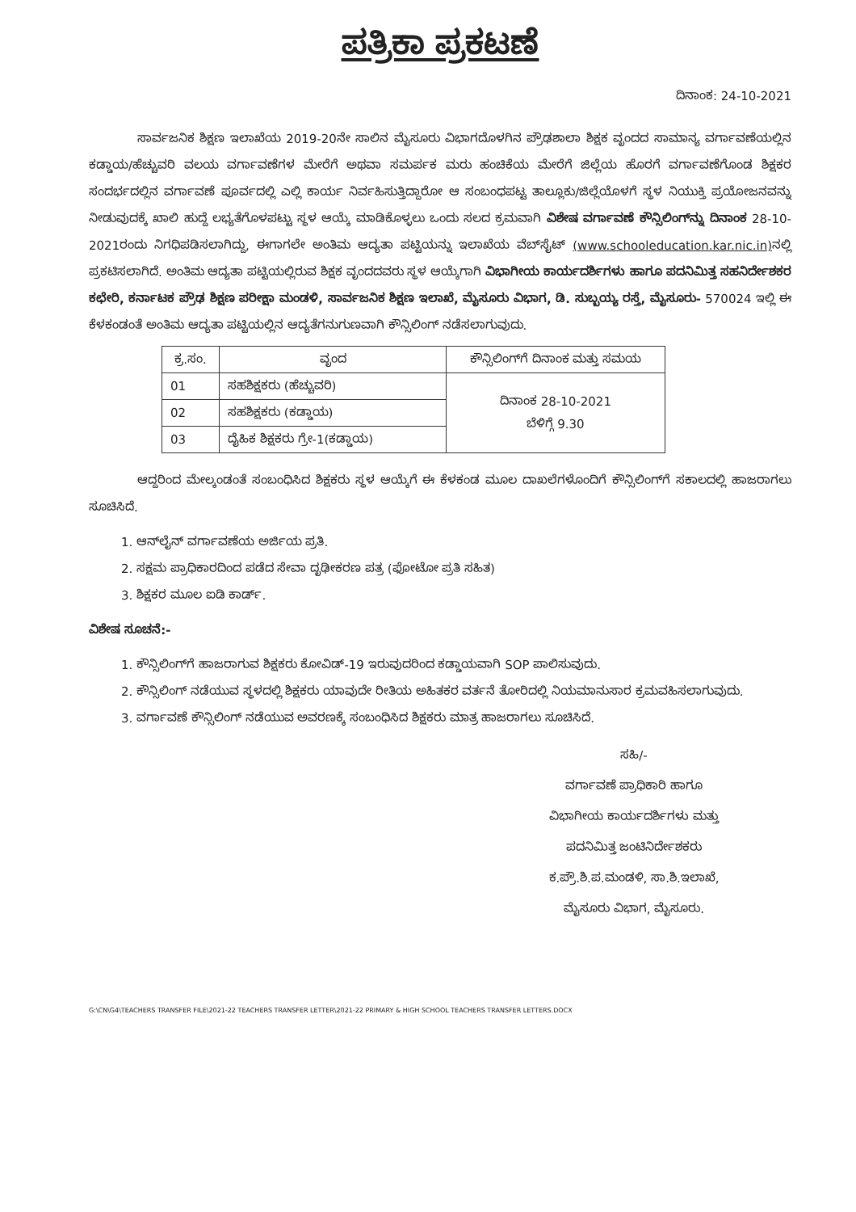ಪತ್ರಿಕಾ ಪ್ರಕಟಣೆ
ದಿನಾಂಕ: 24-10-2021
ಸಾರ್ವಜನಿಕ ಶಿಕ್ಷಣ ಇಲಾಖೆಯ 2019-20ನೇ ಸಾಲಿನ ಮೈಸೂರು ವಿಭಾಗದೊಳಗಿನ ಪ್ರೌಢಶಾಲಾ ಶಿಕ್ಷಕ ವೃಂದದ ಸಾಮಾನ್ಯ ವರ್ಗಾವಣೆಯಲ್ಲಿನ ಕಡ್ಡಾಯ/ಹೆಚ್ಚುವರಿ ವಲಯ ವರ್ಗಾವಣೆಗಳ ಮೇರೆಗೆ ಅಥವಾ ಸಮರ್ಪಕ ಮರು ಹಂಚಿಕೆಯ ಮೇರೆಗೆ ಜಿಲ್ಲೆಯ ಹೊರಗೆ ವರ್ಗಾವಣೆಗೊಂಡ ಶಿಕ್ಷಕರ ಸಂದರ್ಭದಲ್ಲಿನ ವರ್ಗಾವಣೆ ಪೂರ್ವದಲ್ಲಿ ಎಲ್ಲಿ ಕಾರ್ಯ ನಿರ್ವಹಿಸುತ್ತಿದ್ದಾರೋ ಆ ಸಂಬಂಧಪಟ್ಟ ತಾಲ್ಲೂಕು/ಜಿಲ್ಲೆಯೊಳಗೆ ಸ್ಥಳ ನಿಯುಕ್ತಿ ಪ್ರಯೋಜನವನ್ನು ನೀಡುವುದಕ್ಕೆ ಖಾಲಿ ಹುದ್ದೆ ಲಭ್ಯತೆಗೊಳಪಟ್ಟು ಸ್ಥಳ ಆಯ್ಕೆ ಮಾಡಿಕೊಳ್ಳಲು ಒಂದು ಸಲದ ಕ್ರಮವಾಗಿ ವಿಶೇಷ ವರ್ಗಾವಣೆ ಕೌನ್ಸಿಲಿಂಗ್‌ನ್ನು ದಿನಾಂಕ 28-10-2021ರಂದು ನಿಗಧಿಪಡಿಸಲಾಗಿದ್ದು, ಈಗಾಗಲೇ ಅಂತಿಮ ಆದ್ಯತಾ ಪಟ್ಟಿಯನ್ನು ಇಲಾಖೆಯ ವೆಬ್‌ಸೈಟ್ (www.schooleducation.kar.nic.in) ನಲ್ಲಿ ಪ್ರಕಟಿಸಲಾಗಿದೆ. ಅಂತಿಮ ಆದ್ಯತಾ ಪಟ್ಟಿಯಲ್ಲಿರುವ ಶಿಕ್ಷಕ ವೃಂದದವರು ಸ್ಥಳ ಆಯ್ಕೆಗಾಗಿ ವಿಭಾಗೀಯ ಕಾರ್ಯದರ್ಶಿಗಳು ಹಾಗೂ ಪದನಿಮಿತ್ತ ಸಹನಿರ್ದೇಶಕರ ಕಛೇರಿ, ಕರ್ನಾಟಕ ಪ್ರೌಢ ಶಿಕ್ಷಣ ಪರೀಕ್ಷಾ ಮಂಡಳಿ, ಸಾರ್ವಜನಿಕ ಶಿಕ್ಷಣ ಇಲಾಖೆ, ಮೈಸೂರು ವಿಭಾಗ, ಡಿ. ಸುಬ್ಬಯ್ಯ ರಸ್ತೆ, ಮೈಸೂರು- 570024 ಇಲ್ಲಿ ಈ ಕೆಳಕಂಡಂತೆ ಅಂತಿಮ ಆದ್ಯತಾ ಪಟ್ಟಿಯಲ್ಲಿನ ಆದ್ಯತೆಗನುಗುಣವಾಗಿ ಕೌನ್ಸಿಲಿಂಗ್ ನಡೆಸಲಾಗುವುದು.
| ಕ್ರ.ಸಂ. | ವೃಂದ | ಕೌನ್ಸಿಲಿಂಗ್‌ಗೆ ದಿನಾಂಕ ಮತ್ತು ಸಮಯ |
| --- | --- | --- |
| 01 | ಸಹಶಿಕ್ಷಕರು (ಹೆಚ್ಚುವರಿ) | ದಿನಾಂಕ 28-10-2021 ಬೆಳಿಗ್ಗೆ 9.30 |
| 02 | ಸಹಶಿಕ್ಷಕರು (ಕಡ್ಡಾಯ) | |
| 03 | ದೈಹಿಕ ಶಿಕ್ಷಕರು ಗ್ರೇ-1(ಕಡ್ಡಾಯ) | |
ಆದ್ದರಿಂದ ಮೇಲ್ಕಂಡಂತೆ ಸಂಬಂಧಿಸಿದ ಶಿಕ್ಷಕರು ಸ್ಥಳ ಆಯ್ಕೆಗೆ ಈ ಕೆಳಕಂಡ ಮೂಲ ದಾಖಲೆಗಳೊಂದಿಗೆ ಕೌನ್ಸಿಲಿಂಗ್‌ಗೆ ಸಕಾಲದಲ್ಲಿ ಹಾಜರಾಗಲು ಸೂಚಿಸಿದೆ.
1. ಆನ್‌ಲೈನ್ ವರ್ಗಾವಣೆಯ ಅರ್ಜಿಯ ಪ್ರತಿ.
2. ಸಕ್ಷಮ ಪ್ರಾಧಿಕಾರದಿಂದ ಪಡೆದ ಸೇವಾ ದೃಢೀಕರಣ ಪತ್ರ (ಫೋಟೋ ಪ್ರತಿ ಸಹಿತ)
3. ಶಿಕ್ಷಕರ ಮೂಲ ಐಡಿ ಕಾರ್ಡ್.
ವಿಶೇಷ ಸೂಚನೆ:-
1. ಕೌನ್ಸಿಲಿಂಗ್‌ಗೆ ಹಾಜರಾಗುವ ಶಿಕ್ಷಕರು ಕೋವಿಡ್-19 ಇರುವುದರಿಂದ ಕಡ್ಡಾಯವಾಗಿ SOP ಪಾಲಿಸುವುದು.
2. ಕೌನ್ಸಿಲಿಂಗ್ ನಡೆಯುವ ಸ್ಥಳದಲ್ಲಿ ಶಿಕ್ಷಕರು ಯಾವುದೇ ರೀತಿಯ ಅಹಿತಕರ ವರ್ತನೆ ತೋರಿದಲ್ಲಿ ನಿಯಮಾನುಸಾರ ಕ್ರಮವಹಿಸಲಾಗುವುದು.
3. ವರ್ಗಾವಣೆ ಕೌನ್ಸಿಲಿಂಗ್ ನಡೆಯುವ ಅವರಣಕ್ಕೆ ಸಂಬಂಧಿಸಿದ ಶಿಕ್ಷಕರು ಮಾತ್ರ ಹಾಜರಾಗಲು ಸೂಚಿಸಿದೆ.
ಸಹಿ/-
ವರ್ಗಾವಣೆ ಪ್ರಾಧಿಕಾರಿ ಹಾಗೂ
ವಿಭಾಗೀಯ ಕಾರ್ಯದರ್ಶಿಗಳು ಮತ್ತು
ಪದನಿಮಿತ್ತ ಜಂಟಿನಿರ್ದೇಶಕರು
ಕ.ಪ್ರೌ.ಶಿ.ಪ.ಮಂಡಳಿ, ಸಾ.ಶಿ.ಇಲಾಖೆ,
ಮೈಸೂರು ವಿಭಾಗ, ಮೈಸೂರು.
G:\CN\G4\TEACHERS TRANSFER FILE\2021-22 TEACHERS TRANSFER LETTER\2021-22 PRIMARY & HIGH SCHOOL TEACHERS TRANSFER LETTERS.DOCX